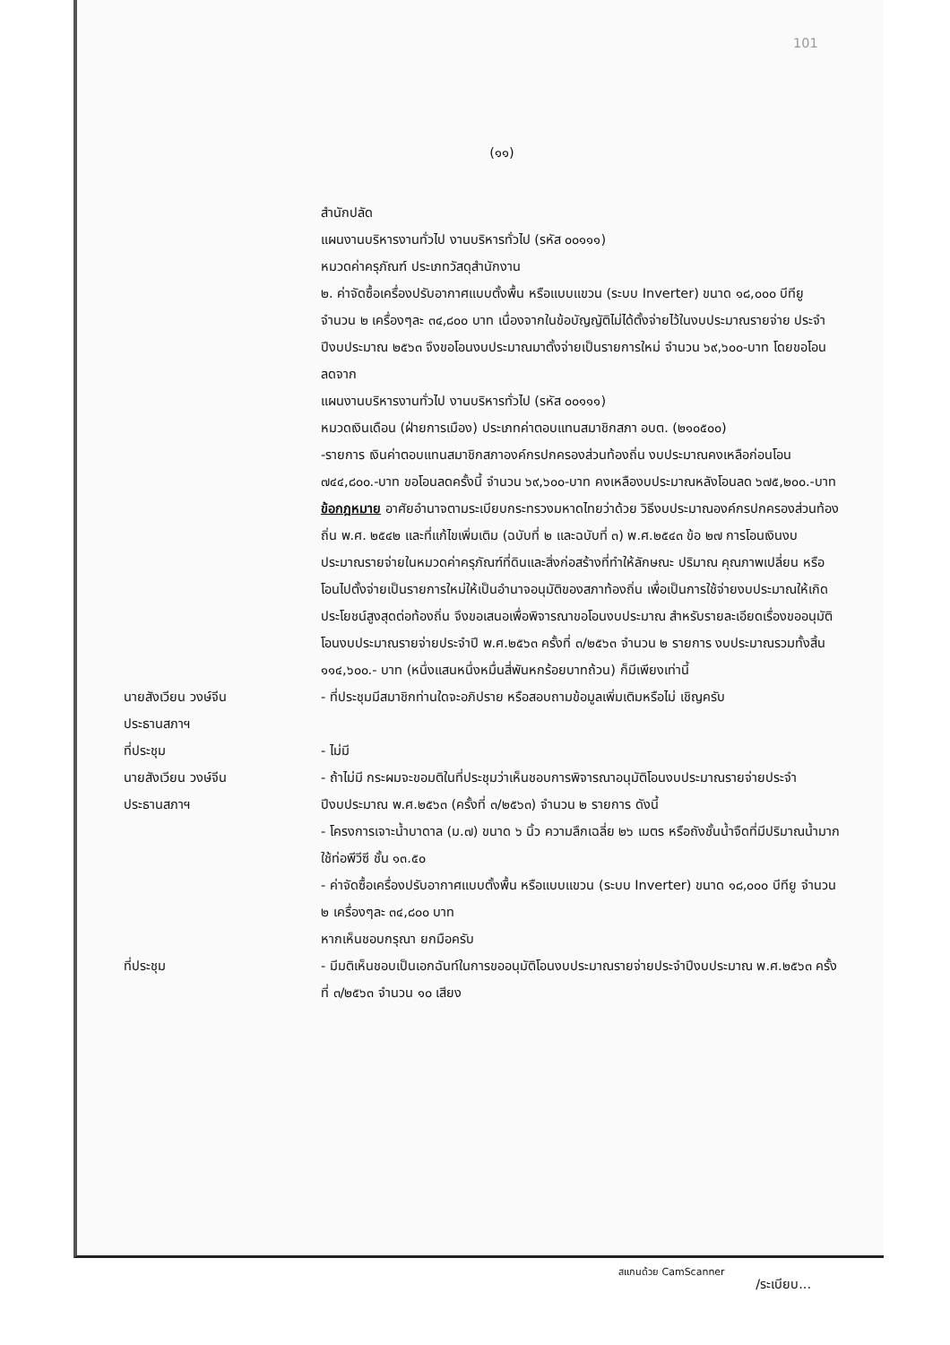101
(๑๑)
สำนักปลัด
แผนงานบริหารงานทั่วไป งานบริหารทั่วไป (รหัส ๐๐๑๑๑)
หมวดค่าครุภัณฑ์ ประเภทวัสดุสำนักงาน
๒. ค่าจัดซื้อเครื่องปรับอากาศแบบตั้งพื้น หรือแบบแขวน (ระบบ Inverter) ขนาด ๑๘,๐๐๐ บีทียู จำนวน ๒ เครื่องๆละ ๓๔,๘๐๐ บาท เนื่องจากในข้อบัญญัติไม่ได้ตั้งจ่ายไว้ในงบประมาณรายจ่าย ประจำปีงบประมาณ ๒๕๖๓ จึงขอโอนงบประมาณมาตั้งจ่ายเป็นรายการใหม่ จำนวน ๖๙,๖๐๐-บาท โดยขอโอนลดจาก
แผนงานบริหารงานทั่วไป งานบริหารทั่วไป (รหัส ๐๐๑๑๑)
หมวดเงินเดือน (ฝ่ายการเมือง) ประเภทค่าตอบแทนสมาชิกสภา อบต. (๒๑๐๕๐๐)
-รายการ เงินค่าตอบแทนสมาชิกสภาองค์กรปกครองส่วนท้องถิ่น งบประมาณคงเหลือก่อนโอน ๗๔๔,๘๐๐.-บาท ขอโอนลดครั้งนี้ จำนวน ๖๙,๖๐๐-บาท คงเหลืองบประมาณหลังโอนลด ๖๗๕,๒๐๐.-บาท
ข้อกฎหมาย อาศัยอำนาจตามระเบียบกระทรวงมหาดไทยว่าด้วย วิธีงบประมาณองค์กรปกครองส่วนท้องถิ่น พ.ศ. ๒๕๔๒ และที่แก้ไขเพิ่มเติม (ฉบับที่ ๒ และฉบับที่ ๓) พ.ศ.๒๕๔๓ ข้อ ๒๗ การโอนเงินงบประมาณรายจ่ายในหมวดค่าครุภัณฑ์ที่ดินและสิ่งก่อสร้างที่ทำให้ลักษณะ ปริมาณ คุณภาพเปลี่ยน หรือโอนไปตั้งจ่ายเป็นรายการใหม่ให้เป็นอำนาจอนุมัติของสภาท้องถิ่น เพื่อเป็นการใช้จ่ายงบประมาณให้เกิดประโยชน์สูงสุดต่อท้องถิ่น จึงขอเสนอเพื่อพิจารณาขอโอนงบประมาณ สำหรับรายละเอียดเรื่องขออนุมัติโอนงบประมาณรายจ่ายประจำปี พ.ศ.๒๕๖๓ ครั้งที่ ๓/๒๕๖๓ จำนวน ๒ รายการ งบประมาณรวมทั้งสิ้น ๑๑๔,๖๐๐.- บาท (หนึ่งแสนหนึ่งหมื่นสี่พันหกร้อยบาทถ้วน) ก็มีเพียงเท่านี้
นายสังเวียน วงษ์จีน
ประธานสภาฯ
- ที่ประชุมมีสมาชิกท่านใดจะอภิปราย หรือสอบถามข้อมูลเพิ่มเติมหรือไม่ เชิญครับ
ที่ประชุม - ไม่มี
นายสังเวียน วงษ์จีน
ประธานสภาฯ
- ถ้าไม่มี กระผมจะขอมติในที่ประชุมว่าเห็นชอบการพิจารณาอนุมัติโอนงบประมาณรายจ่ายประจำปีงบประมาณ พ.ศ.๒๕๖๓ (ครั้งที่ ๓/๒๕๖๓) จำนวน ๒ รายการ ดังนี้
- โครงการเจาะน้ำบาดาล (ม.๗) ขนาด ๖ นิ้ว ความลึกเฉลี่ย ๒๖ เมตร หรือถังชั้นน้ำจืดที่มีปริมาณน้ำมาก ใช้ท่อพีวีซี ชั้น ๑๓.๕๐
- ค่าจัดซื้อเครื่องปรับอากาศแบบตั้งพื้น หรือแบบแขวน (ระบบ Inverter) ขนาด ๑๘,๐๐๐ บีทียู จำนวน ๒ เครื่องๆละ ๓๔,๘๐๐ บาท
หากเห็นชอบกรุณา ยกมือครับ
ที่ประชุม - มีมติเห็นชอบเป็นเอกฉันท์ในการขออนุมัติโอนงบประมาณรายจ่ายประจำปีงบประมาณ พ.ศ.๒๕๖๓ ครั้งที่ ๓/๒๕๖๓ จำนวน ๑๐ เสียง
/ระเบียบ...
สแกนด้วย CamScanner